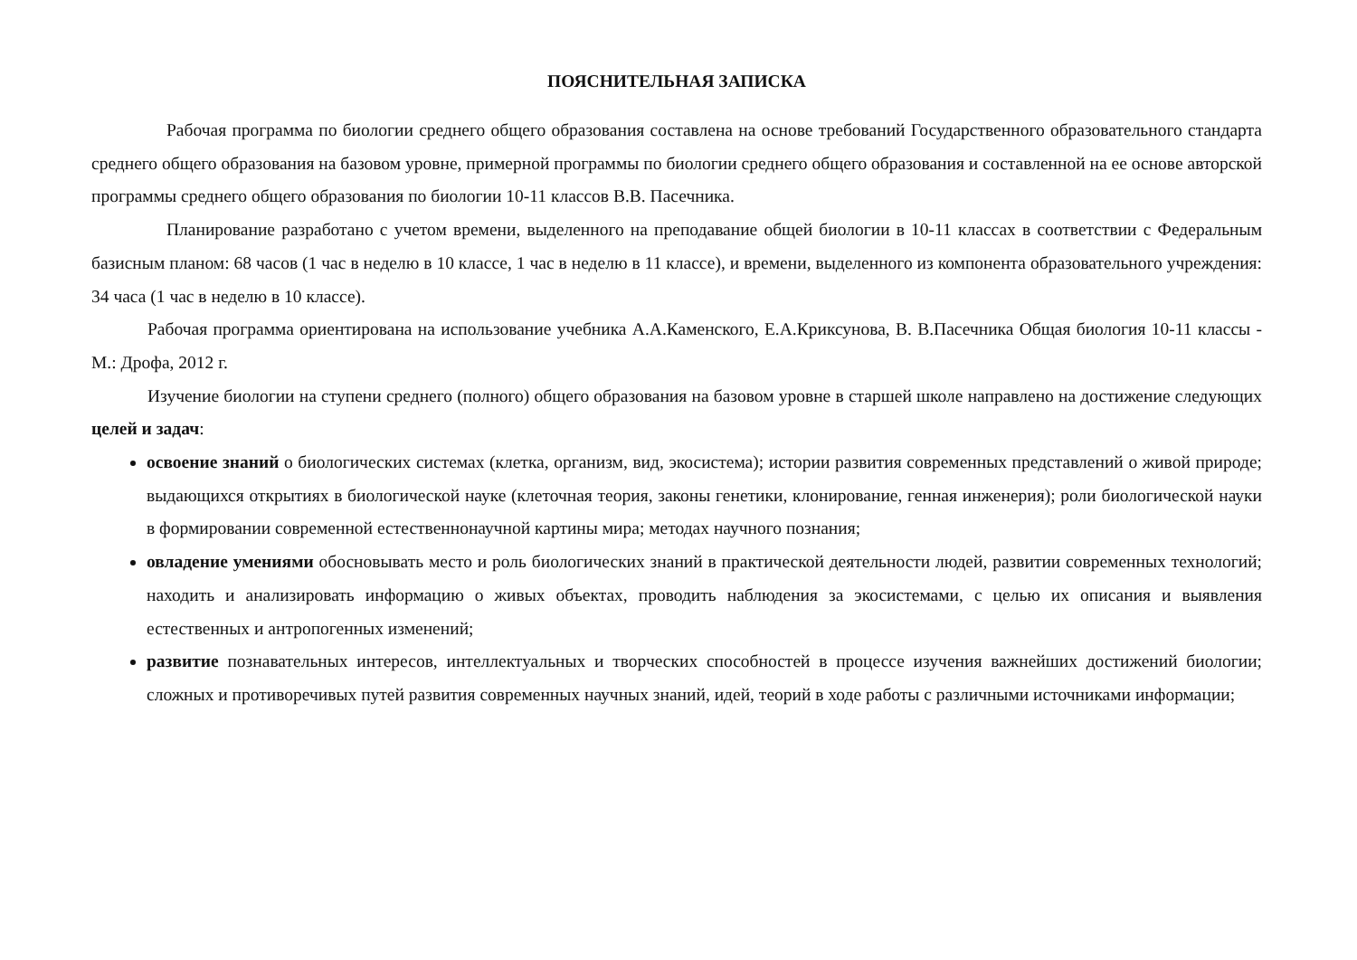ПОЯСНИТЕЛЬНАЯ ЗАПИСКА
Рабочая программа по биологии среднего общего образования составлена на основе требований Государственного образовательного стандарта среднего общего образования на базовом уровне, примерной программы по биологии среднего общего образования и составленной на ее основе авторской программы среднего общего образования по биологии 10-11 классов В.В. Пасечника.
Планирование разработано с учетом времени, выделенного на преподавание общей биологии в 10-11 классах в соответствии с Федеральным базисным планом: 68 часов (1 час в неделю в 10 классе, 1 час в неделю в 11 классе), и времени, выделенного из компонента образовательного учреждения: 34 часа (1 час в неделю в 10 классе).
Рабочая программа ориентирована на использование учебника А.А.Каменского, Е.А.Криксунова, В. В.Пасечника Общая биология 10-11 классы - М.: Дрофа, 2012 г.
Изучение биологии на ступени среднего (полного) общего образования на базовом уровне в старшей школе направлено на достижение следующих целей и задач:
освоение знаний о биологических системах (клетка, организм, вид, экосистема); истории развития современных представлений о живой природе; выдающихся открытиях в биологической науке (клеточная теория, законы генетики, клонирование, генная инженерия); роли биологической науки в формировании современной естественнонаучной картины мира; методах научного познания;
овладение умениями обосновывать место и роль биологических знаний в практической деятельности людей, развитии современных технологий; находить и анализировать информацию о живых объектах, проводить наблюдения за экосистемами, с целью их описания и выявления естественных и антропогенных изменений;
развитие познавательных интересов, интеллектуальных и творческих способностей в процессе изучения важнейших достижений биологии; сложных и противоречивых путей развития современных научных знаний, идей, теорий в ходе работы с различными источниками информации;